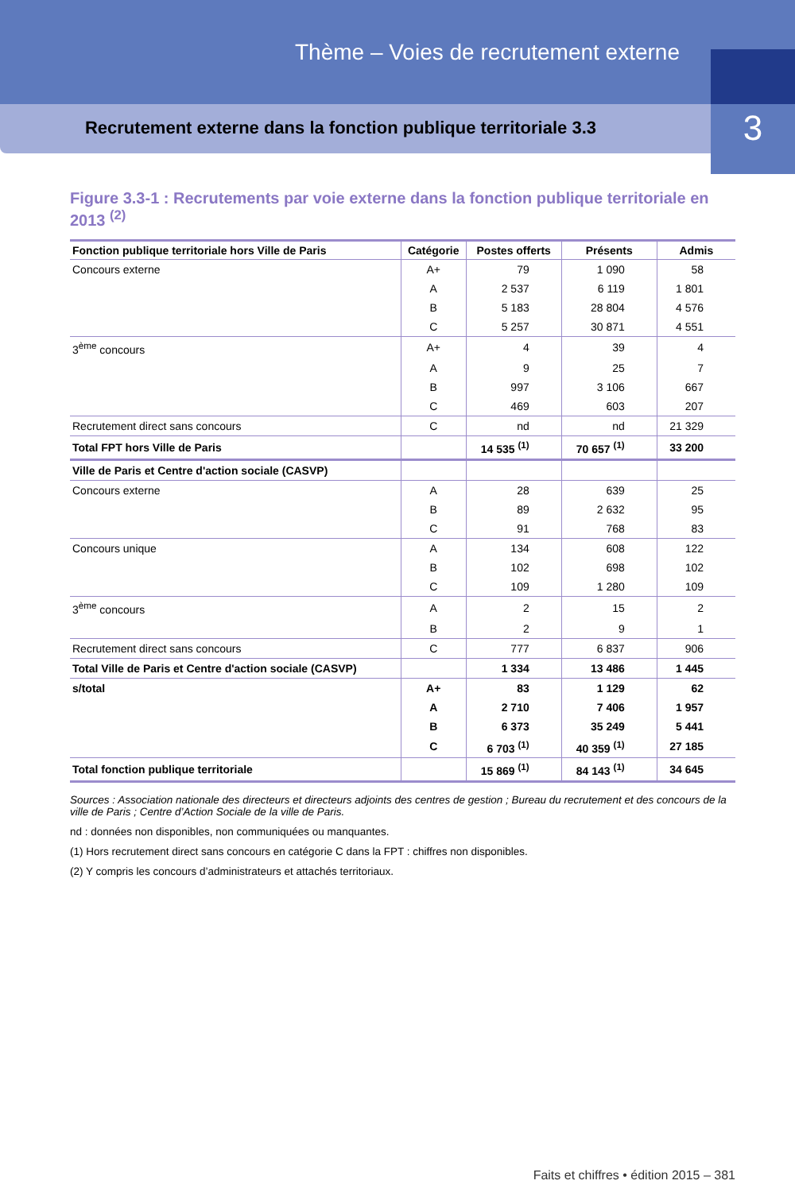Thème – Voies de recrutement externe
Recrutement externe dans la fonction publique territoriale 3.3
3
Figure 3.3-1 : Recrutements par voie externe dans la fonction publique territoriale en 2013 <sup>(2)</sup>
| Fonction publique territoriale hors Ville de Paris | Catégorie | Postes offerts | Présents | Admis |
| --- | --- | --- | --- | --- |
| Concours externe | A+ | 79 | 1 090 | 58 |
| | A | 2 537 | 6 119 | 1 801 |
| | B | 5 183 | 28 804 | 4 576 |
| | C | 5 257 | 30 871 | 4 551 |
| 3<sup>ème</sup> concours | A+ | 4 | 39 | 4 |
| | A | 9 | 25 | 7 |
| | B | 997 | 3 106 | 667 |
| | C | 469 | 603 | 207 |
| Recrutement direct sans concours | C | nd | nd | 21 329 |
| Total FPT hors Ville de Paris | | 14 535 <sup>(1)</sup> | 70 657 <sup>(1)</sup> | 33 200 |
| Ville de Paris et Centre d'action sociale (CASVP) | | | | |
| Concours externe | A | 28 | 639 | 25 |
| | B | 89 | 2 632 | 95 |
| | C | 91 | 768 | 83 |
| Concours unique | A | 134 | 608 | 122 |
| | B | 102 | 698 | 102 |
| | C | 109 | 1 280 | 109 |
| 3<sup>ème</sup> concours | A | 2 | 15 | 2 |
| | B | 2 | 9 | 1 |
| Recrutement direct sans concours | C | 777 | 6 837 | 906 |
| Total Ville de Paris et Centre d'action sociale (CASVP) | | 1 334 | 13 486 | 1 445 |
| s/total | A+ | 83 | 1 129 | 62 |
| | A | 2 710 | 7 406 | 1 957 |
| | B | 6 373 | 35 249 | 5 441 |
| | C | 6 703 <sup>(1)</sup> | 40 359 <sup>(1)</sup> | 27 185 |
| Total fonction publique territoriale | | 15 869 <sup>(1)</sup> | 84 143 <sup>(1)</sup> | 34 645 |
Sources : Association nationale des directeurs et directeurs adjoints des centres de gestion ; Bureau du recrutement et des concours de la ville de Paris ; Centre d’Action Sociale de la ville de Paris.
nd : données non disponibles, non communiquées ou manquantes.
(1) Hors recrutement direct sans concours en catégorie C dans la FPT : chiffres non disponibles.
(2) Y compris les concours d’administrateurs et attachés territoriaux.
Faits et chiffres • édition 2015 – 381